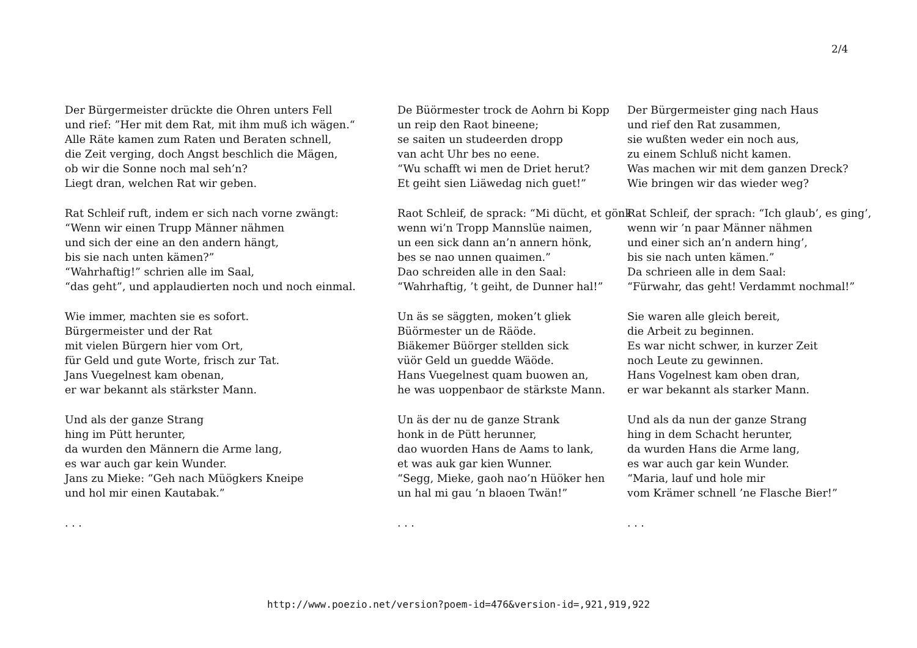2/4
Der Bürgermeister drückte die Ohren unters Fell
und rief: ”Her mit dem Rat, mit ihm muß ich wägen.“
Alle Räte kamen zum Raten und Beraten schnell,
die Zeit verging, doch Angst beschlich die Mägen,
ob wir die Sonne noch mal seh’n?
Liegt dran, welchen Rat wir geben.
Rat Schleif ruft, indem er sich nach vorne zwängt:
“Wenn wir einen Trupp Männer nähmen
und sich der eine an den andern hängt,
bis sie nach unten kämen?”
“Wahrhaftig!” schrien alle im Saal,
“das geht”, und applaudierten noch und noch einmal.
Wie immer, machten sie es sofort.
Bürgermeister und der Rat
mit vielen Bürgern hier vom Ort,
für Geld und gute Worte, frisch zur Tat.
Jans Vuegelnest kam obenan,
er war bekannt als stärkster Mann.
Und als der ganze Strang
hing im Pütt herunter,
da wurden den Männern die Arme lang,
es war auch gar kein Wunder.
Jans zu Mieke: “Geh nach Müögkers Kneipe
und hol mir einen Kautabak.”
. . .
De Büörmester trock de Aohrn bi Kopp
un reip den Raot bineene;
se saiten un studeerden dropp
van acht Uhr bes no eene.
“Wu schafft wi men de Driet herut?
Et geiht sien Liäwedag nich guet!”
Raot Schleif, de sprack: “Mi dücht, et gönk
wenn wi’n Tropp Mannslüe naimen,
un een sick dann an’n annern hönk,
bes se nao unnen quaimen.”
Dao schreiden alle in den Saal:
“Wahrhaftig, ’t geiht, de Dunner hal!”
Un äs se säggten, moken’t gliek
Büörmester un de Räöde.
Biäkemer Büörger stellden sick
vüör Geld un guedde Wäöde.
Hans Vuegelnest quam buowen an,
he was uoppenbaor de stärkste Mann.
Un äs der nu de ganze Strank
honk in de Pütt herunner,
dao wuorden Hans de Aams to lank,
et was auk gar kien Wunner.
“Segg, Mieke, gaoh nao’n Hüöker hen
un hal mi gau ’n blaoen Twän!”
. . .
Der Bürgermeister ging nach Haus
und rief den Rat zusammen,
sie wußten weder ein noch aus,
zu einem Schluß nicht kamen.
Was machen wir mit dem ganzen Dreck?
Wie bringen wir das wieder weg?
Rat Schleif, der sprach: “Ich glaub’, es ging’,
wenn wir ’n paar Männer nähmen
und einer sich an’n andern hing’,
bis sie nach unten kämen.”
Da schrieen alle in dem Saal:
“Fürwahr, das geht! Verdammt nochmal!”
Sie waren alle gleich bereit,
die Arbeit zu beginnen.
Es war nicht schwer, in kurzer Zeit
noch Leute zu gewinnen.
Hans Vogelnest kam oben dran,
er war bekannt als starker Mann.
Und als da nun der ganze Strang
hing in dem Schacht herunter,
da wurden Hans die Arme lang,
es war auch gar kein Wunder.
“Maria, lauf und hole mir
vom Krämer schnell ’ne Flasche Bier!”
. . .
http://www.poezio.net/version?poem-id=476&version-id=,921,919,922